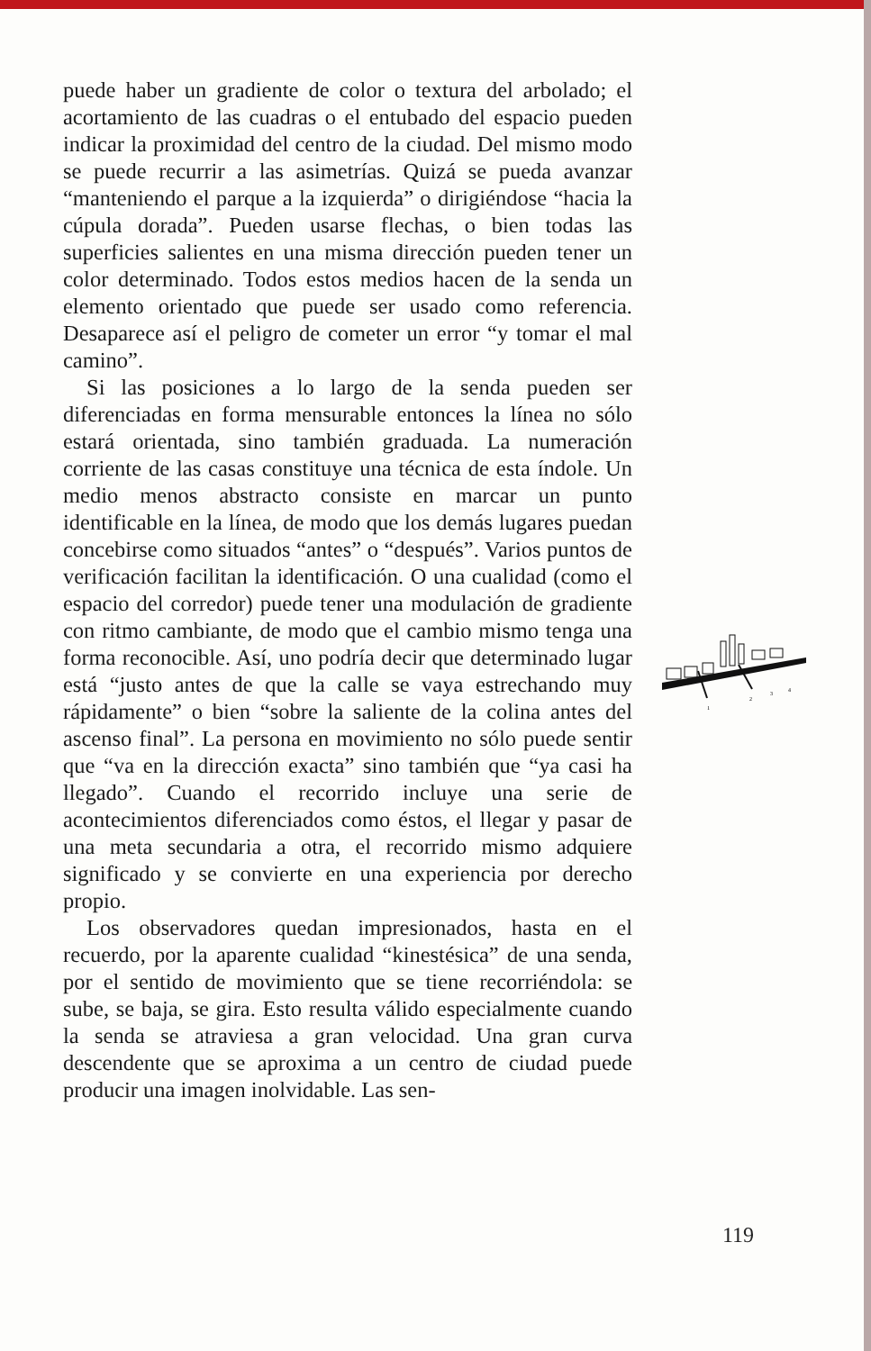puede haber un gradiente de color o textura del arbolado; el acortamiento de las cuadras o el entubado del espacio pueden indicar la proximidad del centro de la ciudad. Del mismo modo se puede recurrir a las asimetrías. Quizá se pueda avanzar “manteniendo el parque a la izquierda” o dirigiéndose “hacia la cúpula dorada”. Pueden usarse flechas, o bien todas las superficies salientes en una misma dirección pueden tener un color determinado. Todos estos medios hacen de la senda un elemento orientado que puede ser usado como referencia. Desaparece así el peligro de cometer un error “y tomar el mal camino”.
Si las posiciones a lo largo de la senda pueden ser diferenciadas en forma mensurable entonces la línea no sólo estará orientada, sino también graduada. La numeración corriente de las casas constituye una técnica de esta índole. Un medio menos abstracto consiste en marcar un punto identificable en la línea, de modo que los demás lugares puedan concebirse como situados “antes” o “después”. Varios puntos de verificación facilitan la identificación. O una cualidad (como el espacio del corredor) puede tener una modulación de gradiente con ritmo cambiante, de modo que el cambio mismo tenga una forma reconocible. Así, uno podría decir que determinado lugar está “justo antes de que la calle se vaya estrechando muy rápidamente” o bien “sobre la saliente de la colina antes del ascenso final”. La persona en movimiento no sólo puede sentir que “va en la dirección exacta” sino también que “ya casi ha llegado”. Cuando el recorrido incluye una serie de acontecimientos diferenciados como éstos, el llegar y pasar de una meta secundaria a otra, el recorrido mismo adquiere significado y se convierte en una experiencia por derecho propio.
Los observadores quedan impresionados, hasta en el recuerdo, por la aparente cualidad “kinestésica” de una senda, por el sentido de movimiento que se tiene recorriéndola: se sube, se baja, se gira. Esto resulta válido especialmente cuando la senda se atraviesa a gran velocidad. Una gran curva descendente que se aproxima a un centro de ciudad puede producir una imagen inolvidable. Las sen-
1
2
3
4
119